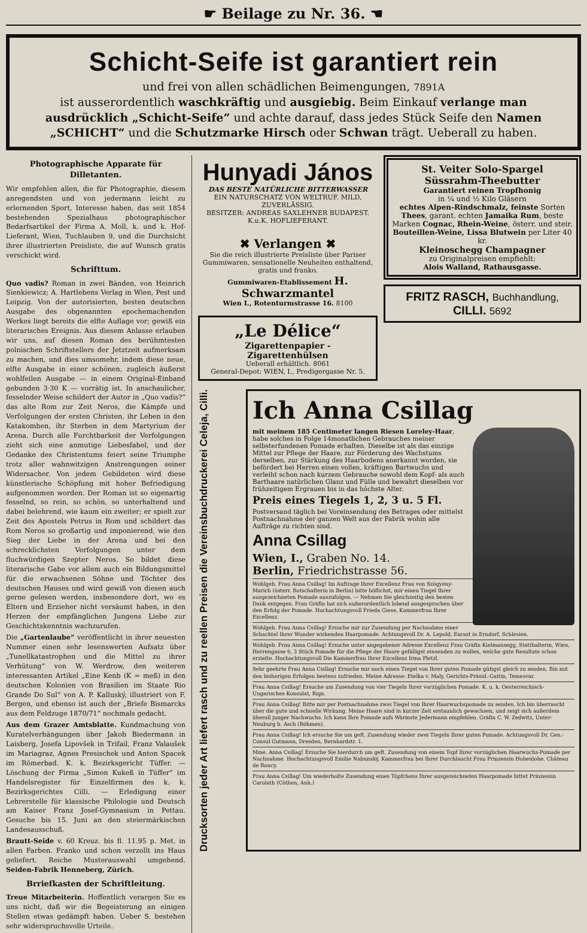☛ Beilage zu Nr. 36. ☚
Schicht-Seife ist garantiert rein
und frei von allen schädlichen Beimengungen, 7891A
ist ausserordentlich waschkräftig und ausgiebig. Beim Einkauf verlange man ausdrücklich „Schicht-Seife“ und achte darauf, dass jedes Stück Seife den Namen „SCHICHT“ und die Schutzmarke Hirsch oder Schwan trägt. Ueberall zu haben.
Photographische Apparate für Dilletanten.
Wir empfehlen allen, die für Photographie, diesem anregendsten und von jedermann leicht zu erlernenden Sport, Interesse haben, das seit 1854 bestehenden Spezialhaus photographischer Bedarfsartikel der Firma A. Moll, k. und k. Hof-Lieferant, Wien, Tuchlauben 9, und die Durchsicht ihrer illustrierten Preisliste, die auf Wunsch gratis verschickt wird.
Schrifttum.
Quo vadis? Roman in zwei Bänden, von Heinrich Sienkiewicz; A. Hartlebens Verlag in Wien, Pest und Leipzig. Von der autorisierten, besten deutschen Ausgabe des obgenannten epochemachenden Werkes liegt bereits die elfte Auflage vor; gewiß ein literarisches Ereignis. Aus diesem Anlasse erlauben wir uns, auf diesen Roman des berühmtesten polnischen Schriftstellers der Jetztzeit aufmerksam zu machen, und dies umsomehr, indem diese neue, elfte Ausgabe in einer schönen, zugleich äußerst wohlfeilen Ausgabe — in einem Original-Einband gebunden 3·30 K — vorrätig ist. In anschaulicher, fesselnder Weise schildert der Autor in „Quo vadis?“ das alte Rom zur Zeit Neros, die Kämpfe und Verfolgungen der ersten Christen, ihr Leben in den Katakomben, ihr Sterben in dem Martyrium der Arena. Durch alle Furchtbarkeit der Verfolgungen zieht sich eine anmutige Liebesfabel, und der Gedanke des Christentums feiert seine Triumphe trotz aller wahnwitzigen Anstrengungen seiner Widersacher. Von jedem Gebildeten wird diese künstlerische Schöpfung mit hoher Befriedigung aufgenommen worden. Der Roman ist so eigenartig fesselnd, so rein, so schön, so unterhaltend und dabei belehrend, wie kaum ein zweiter; er spielt zur Zeit des Apostels Petrus in Rom und schildert das Rom Neros so großartig und imponierend, wie den Sieg der Liebe in der Arena und bei den schrecklichsten Verfolgungen unter dem fluchwürdigen Szepter Neros. So bildet diese literarische Gabe vor allem auch ein Bildungsmittel für die erwachsenen Söhne und Töchter des deutschen Hauses und wird gewiß von diesen auch gerne gelesen werden, insbesondere dort, wo es Eltern und Erzieher nicht versäumt haben, in den Herzen der empfänglichen Jungens Liebe zur Geschichtskenntnis wachzurufen.
Die „Gartenlaube“ veröffentlicht in ihrer neuesten Nummer einen sehr lesenswerten Aufsatz über „Tunellkatastrophen und die Mittel zu ihrer Verhütung“ von W. Werdrow, den weiteren interessanten Artikel „Eine Kenb (K = meß) in den deutschen Kolonien von Brasilien im Staate Rio Grande Do Sul“ von A. P. Kalluský, illustriert von F. Bergen, und ebenso ist auch der „Briefe Bismarcks aus dem Feldzuge 1870/71“ nochmals gedacht.
Aus dem Grazer Amtsblatte. Kundmachung von Kuratelverhängungen über Jakob Biedermann in Laisberg, Josefa Lipovšek in Trifail, Franz Valaušek im Mariagraz, Agnes Presischek und Anton Spacek im Römerbad. K. k. Bezirksgericht Tüffer. — Löschung der Firma „Simon Kukeß in Tüffer“ im Handelsregister für Einzelfirmen des k. k. Bezirksgerichtes Cilli. — Erledigung einer Lehrerstelle für klassische Philologie und Deutsch am Kaiser Franz Josef-Gymnasium in Pettau. Gesuche bis 15. Juni an den steiermärkischen Landesausschuß.
Brautt-Seide v. 60 Kreuz. bis fl. 11.95 p. Met. in allen Farben. Franko und schon verzollt ins Haus geliefert. Reiche Musterauswahl umgehend. Seiden-Fabrik Henneberg, Zürich.
Brriefkasten der Schriftleitung.
Treue Mitarbeiterin. Hoffentlich verargen Sie es uns nicht, daß wir die Begeisterung an einigen Stellen etwas gedämpft haben. Ueber S. bestehen sehr widerspruchsvolle Urteile.
Hunyadi János
DAS BESTE NATÜRLICHE BITTERWASSER
EIN NATURSCHATZ VON WELTRUF. MILD, ZUVERLÄSSIG.
BESITZER: ANDREAS SAXLEHNER BUDAPEST. K.u.K. HOFLIEFERANT.
✖ Verlangen ✖
Sie die reich illustrierte Preisliste über Pariser Gummiwaren, sensationelle Neuheiten enthaltend, gratis und franko.
Gummiwaren-Etablissement H. Schwarzmantel
Wien I., Rotenturmstrasse 16. 8100
„Le Délice“
Zigarettenpapier - Zigarettenhülsen
Ueberall erhältlich. 8061
General-Depot: WIEN, I., Predigergasse Nr. 5.
St. Veiter Solo-Spargel
Süssrahm-Theebutter
Garantiert reinen Tropfhonig
in ¼ und ½ Kilo Gläsern
echtes Alpen-Rindschmalz, feinste Sorten Thees, garant. echten Jamaika Rum, beste Marken Cognac, Rhein-Weine, österr. und steir. Bouteillen-Weine, Lissa Blutwein per Liter 40 kr.
Kleinoschegg Champagner
zu Originalpreisen empfiehlt:
Alois Walland, Rathausgasse.
FRITZ RASCH, Buchhandlung, CILLI. 5692
Drucksorten jeder Art liefert rasch und zu reellen Preisen die Vereinsbuchdruckerei Celeja, Cilli.
Ich Anna Csillag
mit meinem 185 Centimeter langen Riesen Loreley-Haar, habe solches in Folge 14monatlichen Gebrauches meiner selbsterfundenen Pomade erhalten. Dieselbe ist als das einzige Mittel zur Pflege der Haare, zur Förderung des Wachstums derselben, zur Stärkung des Haarbodens anerkannt worden, sie befördert bei Herren einen vollen, kräftigen Bartwuchs und verleiht schon nach kurzem Gebrauche sowohl dem Kopf- als auch Barthaare natürlichen Glanz und Fülle und bewahrt dieselben vor frühzeitigem Ergrauen bis in das höchste Alter.
Preis eines Tiegels 1, 2, 3 u. 5 Fl.
Postversand täglich bei Voreinsendung des Betrages oder mittelst Postnachnahme der ganzen Welt aus der Fabrik wohin alle Aufträge zu richten sind.
Anna Csillag
Wien, I., Graben No. 14.
Berlin, Friedrichstrasse 56.
Wohlgeb. Frau Anna Csillag! Im Auftrage Ihrer Excellenz Frau von Szögyeny-Marich (österr. Botschafterin in Berlin) bitte höflichst, mir einen Tiegel Ihrer ausgezeichneten Pomade auszufolgen. — Nehmen Sie gleichzeitig den besten Dank entgegen. Frau Gräfin hat sich außerordentlich lobend ausgesprochen über den Erfolg der Pomade. Hochachtungsvoll Frieda Giese, Kammerfrau Ihrer Excellenz.
Wohlgeb. Frau Anna Csillag! Ersuche mir zur Zusendung per Nachnahme einer Schachtel Ihrer Wunder wirkenden Haarpomade. Achtungsvoll Dr. A. Lepold, Earazt in Erndorf, Schlesien.
Wohlgeb. Frau Anna Csillag! Ersuche unter angegebener Adresse Excellenz Frau Gräfin Kielmansegg, Statthalterin, Wien, Herrengasse 6, 3 Stück Pomade für die Pflege der Haare gefälligst einsenden zu wollen, welche gute Resultate schon erzielte. Hochachtungsvoll Die Kammerfrau Ihrer Excellenz Irma Pletzl.
Sehr geehrte Frau Anna Csillag! Ersuche mir noch einen Tiegel von Ihrer guten Pomade gütigst gleich zu senden. Bin mit den bisherigen Erfolgen bestens zufrieden. Meine Adresse: Etelka v. Maly, Gerichts-Präsid.-Gattin, Temesvar.
Frau Anna Csillag! Ersuche um Zusendung von vier Tiegeln Ihrer vorzüglichen Pomade. K. u. k. Oesterreichisch-Ungarisches Konsulat, Riga.
Frau Anna Csillag! Bitte mir per Postnachnahme zwei Tiegel von Ihrer Haarwuchspomade zu senden. Ich bin überrascht über die gute und schnelle Wirkung. Meine Haare sind in kurzer Zeit erstaunlich gewachsen, und zeigt sich außerdem überall junger Nachwuchs. Ich kann Ihre Pomade aufs Wärmste Jedermann empfehlen. Gräfin C. W. Zedwitz, Unter-Neuburg b. Asch (Böhmen).
Frau Anna Csillag! Ich ersuche Sie um geft. Zusendung wieder zwei Tiegeln Ihrer guten Pomade. Achtungsvoll Dr. Gen.-Consul Gutmann, Dresden, Bernhardstr. 1.
Mme. Anna Csillag! Ersuche Sie hierdurch um geft. Zusendung von einem Topf Ihrer vorzüglichen Haarwuchs-Pomade per Nachnahme. Hochachtungsvoll Emilie Nabunský, Kammerfrau bei Ihrer Durchlaucht Frau Prinzessin Hohenlohe. Château de Roncy.
Frau Anna Csillag! Um wiederholte Zusendung eines Töpfchens Ihrer ausgezeichneten Haarpomade bittet Prinzessin Carolath (Cöthen, Anh.)